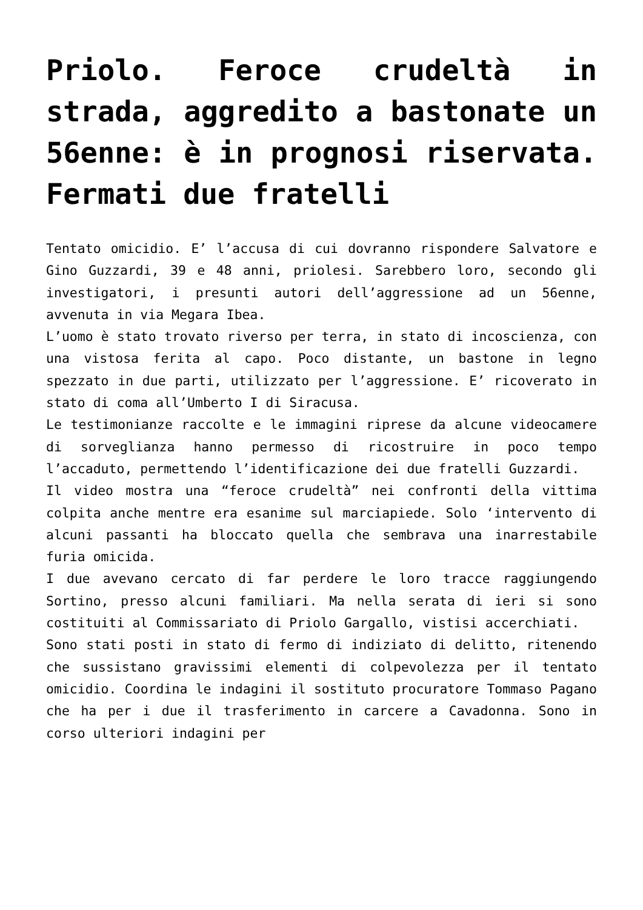Priolo. Feroce crudeltà in strada, aggredito a bastonate un 56enne: è in prognosi riservata. Fermati due fratelli
Tentato omicidio. E’ l’accusa di cui dovranno rispondere Salvatore e Gino Guzzardi, 39 e 48 anni, priolesi. Sarebbero loro, secondo gli investigatori, i presunti autori dell’aggressione ad un 56enne, avvenuta in via Megara Ibea.
L’uomo è stato trovato riverso per terra, in stato di incoscienza, con una vistosa ferita al capo. Poco distante, un bastone in legno spezzato in due parti, utilizzato per l’aggressione. E’ ricoverato in stato di coma all’Umberto I di Siracusa.
Le testimonianze raccolte e le immagini riprese da alcune videocamere di sorveglianza hanno permesso di ricostruire in poco tempo l’accaduto, permettendo l’identificazione dei due fratelli Guzzardi.
Il video mostra una “feroce crudeltà” nei confronti della vittima colpita anche mentre era esanime sul marciapiede. Solo ‘intervento di alcuni passanti ha bloccato quella che sembrava una inarrestabile furia omicida.
I due avevano cercato di far perdere le loro tracce raggiungendo Sortino, presso alcuni familiari. Ma nella serata di ieri si sono costituiti al Commissariato di Priolo Gargallo, vistisi accerchiati.
Sono stati posti in stato di fermo di indiziato di delitto, ritenendo che sussistano gravissimi elementi di colpevolezza per il tentato omicidio. Coordina le indagini il sostituto procuratore Tommaso Pagano che ha per i due il trasferimento in carcere a Cavadonna. Sono in corso ulteriori indagini per